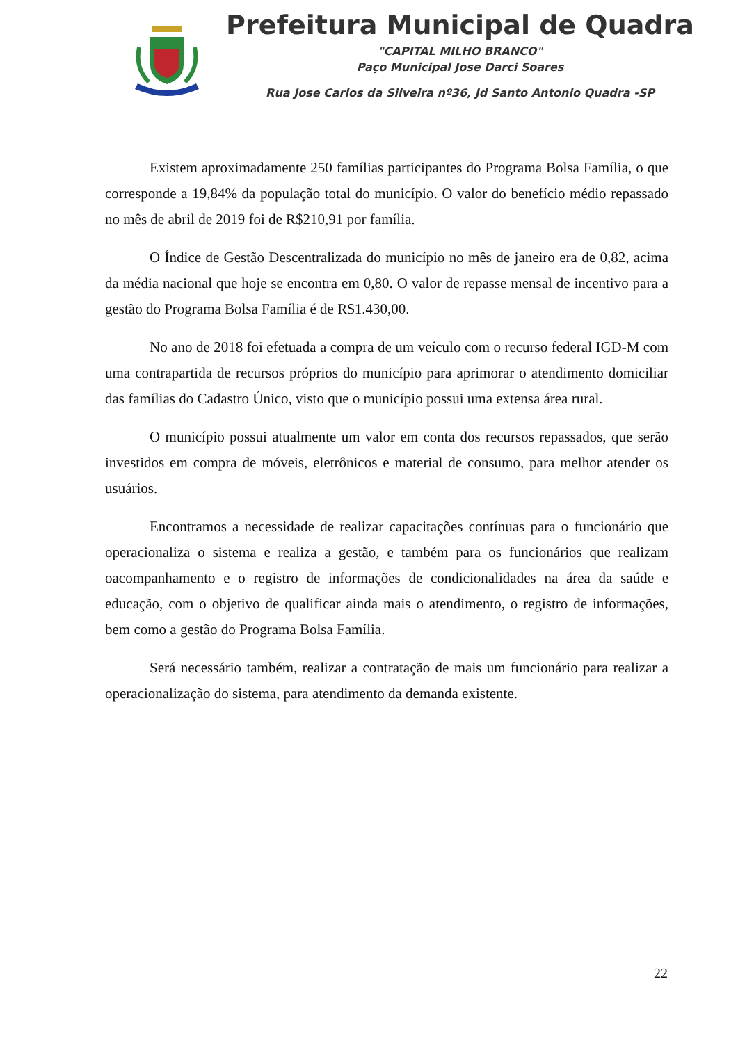Prefeitura Municipal de Quadra
"CAPITAL MILHO BRANCO"
Paço Municipal Jose Darci Soares
Rua Jose Carlos da Silveira nº36, Jd Santo Antonio Quadra -SP
Existem aproximadamente 250 famílias participantes do Programa Bolsa Família, o que corresponde a 19,84% da população total do município. O valor do benefício médio repassado no mês de abril de 2019 foi de R$210,91 por família.
O Índice de Gestão Descentralizada do município no mês de janeiro era de 0,82, acima da média nacional que hoje se encontra em 0,80. O valor de repasse mensal de incentivo para a gestão do Programa Bolsa Família é de R$1.430,00.
No ano de 2018 foi efetuada a compra de um veículo com o recurso federal IGD-M com uma contrapartida de recursos próprios do município para aprimorar o atendimento domiciliar das famílias do Cadastro Único, visto que o município possui uma extensa área rural.
O município possui atualmente um valor em conta dos recursos repassados, que serão investidos em compra de móveis, eletrônicos e material de consumo, para melhor atender os usuários.
Encontramos a necessidade de realizar capacitações contínuas para o funcionário que operacionaliza o sistema e realiza a gestão, e também para os funcionários que realizam oacompanhamento e o registro de informações de condicionalidades na área da saúde e educação, com o objetivo de qualificar ainda mais o atendimento, o registro de informações, bem como a gestão do Programa Bolsa Família.
Será necessário também, realizar a contratação de mais um funcionário para realizar a operacionalização do sistema, para atendimento da demanda existente.
22